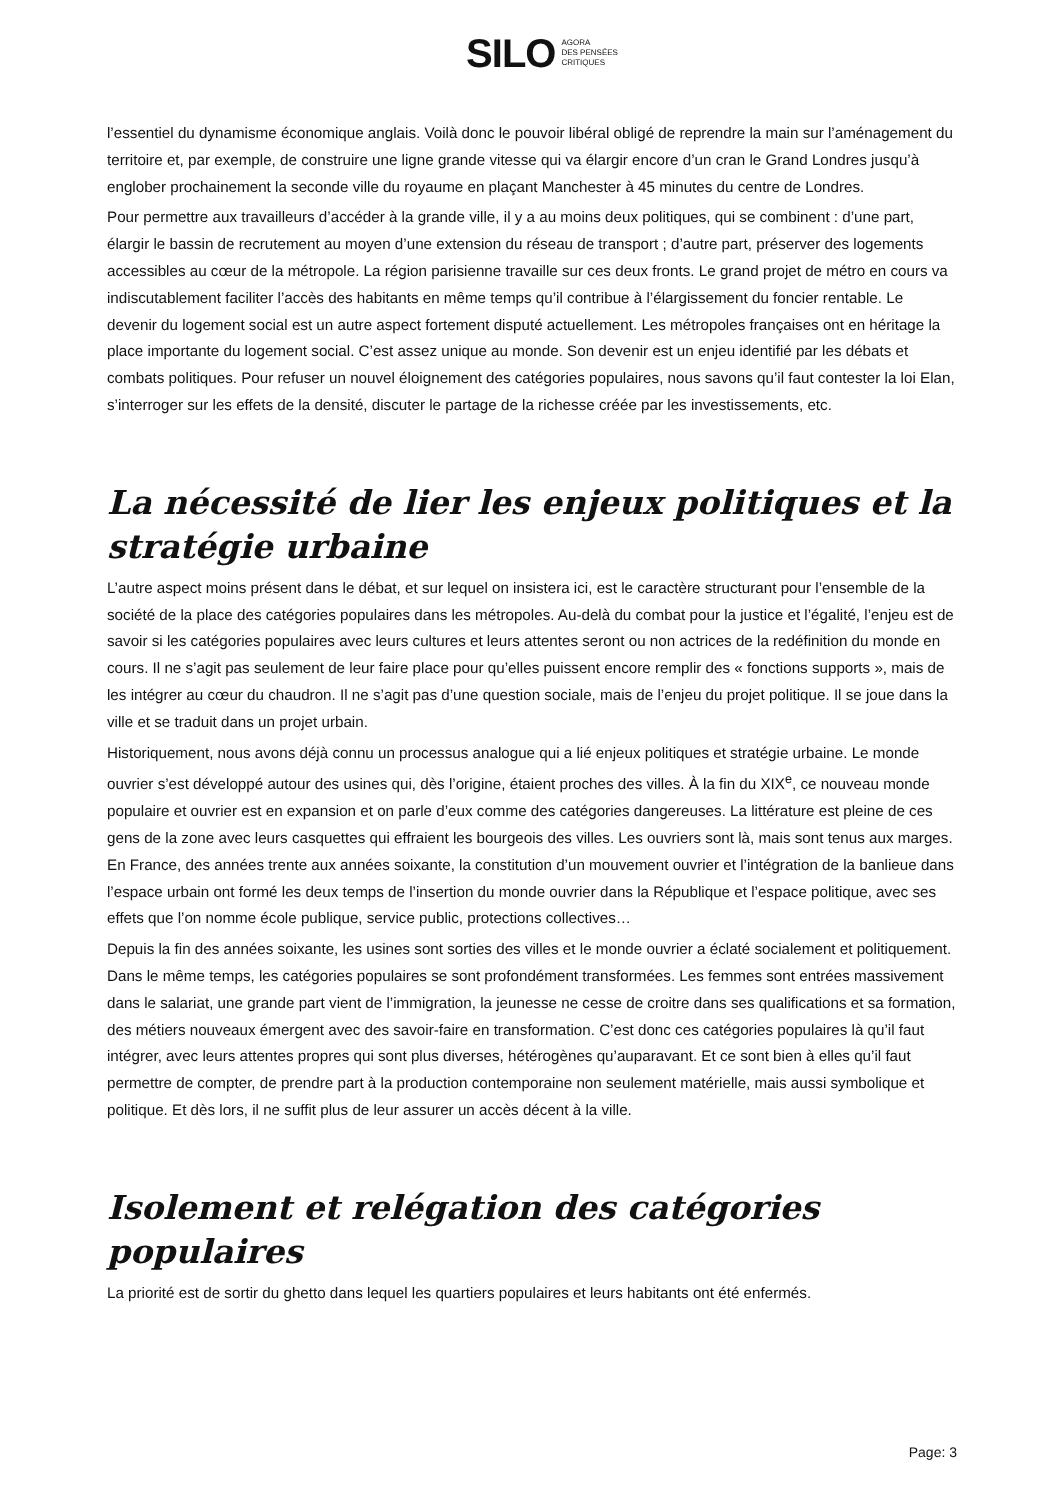SILO AGORA
DES PENSÉES
CRITIQUES
l’essentiel du dynamisme économique anglais. Voilà donc le pouvoir libéral obligé de reprendre la main sur l’aménagement du territoire et, par exemple, de construire une ligne grande vitesse qui va élargir encore d’un cran le Grand Londres jusqu’à englober prochainement la seconde ville du royaume en plaçant Manchester à 45 minutes du centre de Londres.
Pour permettre aux travailleurs d’accéder à la grande ville, il y a au moins deux politiques, qui se combinent : d’une part, élargir le bassin de recrutement au moyen d’une extension du réseau de transport ; d’autre part, préserver des logements accessibles au cœur de la métropole. La région parisienne travaille sur ces deux fronts. Le grand projet de métro en cours va indiscutablement faciliter l’accès des habitants en même temps qu’il contribue à l’élargissement du foncier rentable. Le devenir du logement social est un autre aspect fortement disputé actuellement. Les métropoles françaises ont en héritage la place importante du logement social. C’est assez unique au monde. Son devenir est un enjeu identifié par les débats et combats politiques. Pour refuser un nouvel éloignement des catégories populaires, nous savons qu’il faut contester la loi Elan, s’interroger sur les effets de la densité, discuter le partage de la richesse créée par les investissements, etc.
La nécessité de lier les enjeux politiques et la stratégie urbaine
L’autre aspect moins présent dans le débat, et sur lequel on insistera ici, est le caractère structurant pour l’ensemble de la société de la place des catégories populaires dans les métropoles. Au-delà du combat pour la justice et l’égalité, l’enjeu est de savoir si les catégories populaires avec leurs cultures et leurs attentes seront ou non actrices de la redéfinition du monde en cours. Il ne s’agit pas seulement de leur faire place pour qu’elles puissent encore remplir des « fonctions supports », mais de les intégrer au cœur du chaudron. Il ne s’agit pas d’une question sociale, mais de l’enjeu du projet politique. Il se joue dans la ville et se traduit dans un projet urbain.
Historiquement, nous avons déjà connu un processus analogue qui a lié enjeux politiques et stratégie urbaine. Le monde ouvrier s’est développé autour des usines qui, dès l’origine, étaient proches des villes. À la fin du XIX<sup>e</sup>, ce nouveau monde populaire et ouvrier est en expansion et on parle d’eux comme des catégories dangereuses. La littérature est pleine de ces gens de la zone avec leurs casquettes qui effraient les bourgeois des villes. Les ouvriers sont là, mais sont tenus aux marges. En France, des années trente aux années soixante, la constitution d’un mouvement ouvrier et l’intégration de la banlieue dans l’espace urbain ont formé les deux temps de l’insertion du monde ouvrier dans la République et l’espace politique, avec ses effets que l’on nomme école publique, service public, protections collectives…
Depuis la fin des années soixante, les usines sont sorties des villes et le monde ouvrier a éclaté socialement et politiquement. Dans le même temps, les catégories populaires se sont profondément transformées. Les femmes sont entrées massivement dans le salariat, une grande part vient de l’immigration, la jeunesse ne cesse de croitre dans ses qualifications et sa formation, des métiers nouveaux émergent avec des savoir-faire en transformation. C’est donc ces catégories populaires là qu’il faut intégrer, avec leurs attentes propres qui sont plus diverses, hétérogènes qu’auparavant. Et ce sont bien à elles qu’il faut permettre de compter, de prendre part à la production contemporaine non seulement matérielle, mais aussi symbolique et politique. Et dès lors, il ne suffit plus de leur assurer un accès décent à la ville.
Isolement et relégation des catégories populaires
La priorité est de sortir du ghetto dans lequel les quartiers populaires et leurs habitants ont été enfermés.
Page: 3